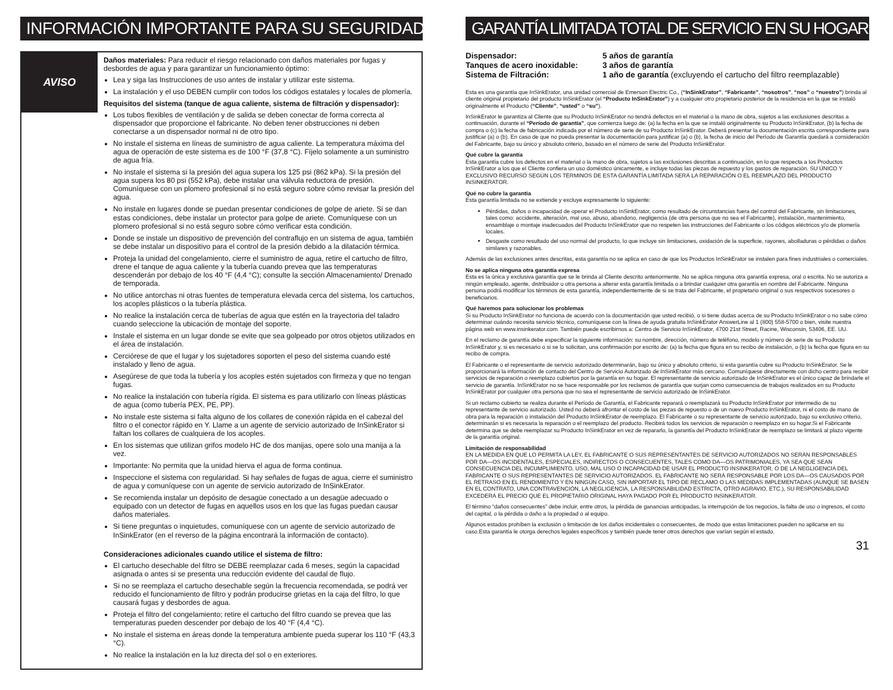INFORMACIÓN IMPORTANTE PARA SU SEGURIDAD
AVISO
Daños materiales: Para reducir el riesgo relacionado con daños materiales por fugas y desbordes de agua y para garantizar un funcionamiento óptimo:
Lea y siga las Instrucciones de uso antes de instalar y utilizar este sistema.
La instalación y el uso DEBEN cumplir con todos los códigos estatales y locales de plomería.
Requisitos del sistema (tanque de agua caliente, sistema de filtración y dispensador):
Los tubos flexibles de ventilación y de salida se deben conectar de forma correcta al dispensador que proporcione el fabricante. No deben tener obstrucciones ni deben conectarse a un dispensador normal ni de otro tipo.
No instale el sistema en líneas de suministro de agua caliente. La temperatura máxima del agua de operación de este sistema es de 100 °F (37,8 °C). Fíjelo solamente a un suministro de agua fría.
No instale el sistema si la presión del agua supera los 125 psi (862 kPa). Si la presión del agua supera los 80 psi (552 kPa), debe instalar una válvula reductora de presión. Comuníquese con un plomero profesional si no está seguro sobre cómo revisar la presión del agua.
No instale en lugares donde se puedan presentar condiciones de golpe de ariete. Si se dan estas condiciones, debe instalar un protector para golpe de ariete. Comuníquese con un plomero profesional si no está seguro sobre cómo verificar esta condición.
Donde se instale un dispositivo de prevención del contraflujo en un sistema de agua, también se debe instalar un dispositivo para el control de la presión debido a la dilatación térmica.
Proteja la unidad del congelamiento, cierre el suministro de agua, retire el cartucho de filtro, drene el tanque de agua caliente y la tubería cuando prevea que las temperaturas descenderán por debajo de los 40 °F (4,4 °C); consulte la sección Almacenamiento/ Drenado de temporada.
No utilice antorchas ni otras fuentes de temperatura elevada cerca del sistema, los cartuchos, los acoples plásticos o la tubería plástica.
No realice la instalación cerca de tuberías de agua que estén en la trayectoria del taladro cuando seleccione la ubicación de montaje del soporte.
Instale el sistema en un lugar donde se evite que sea golpeado por otros objetos utilizados en el área de instalación.
Cerciórese de que el lugar y los sujetadores soporten el peso del sistema cuando esté instalado y lleno de agua.
Asegúrese de que toda la tubería y los acoples estén sujetados con firmeza y que no tengan fugas.
No realice la instalación con tubería rígida. El sistema es para utilizarlo con líneas plásticas de agua (como tubería PEX, PE, PP).
No instale este sistema si falta alguno de los collares de conexión rápida en el cabezal del filtro o el conector rápido en Y. Llame a un agente de servicio autorizado de InSinkErator si faltan los collares de cualquiera de los acoples.
En los sistemas que utilizan grifos modelo HC de dos manijas, opere solo una manija a la vez.
Importante: No permita que la unidad hierva el agua de forma continua.
Inspeccione el sistema con regularidad. Si hay señales de fugas de agua, cierre el suministro de agua y comuníquese con un agente de servicio autorizado de InSinkErator.
Se recomienda instalar un depósito de desagüe conectado a un desagüe adecuado o equipado con un detector de fugas en aquellos usos en los que las fugas puedan causar daños materiales.
Si tiene preguntas o inquietudes, comuníquese con un agente de servicio autorizado de InSinkErator (en el reverso de la página encontrará la información de contacto).
Consideraciones adicionales cuando utilice el sistema de filtro:
El cartucho desechable del filtro se DEBE reemplazar cada 6 meses, según la capacidad asignada o antes si se presenta una reducción evidente del caudal de flujo.
Si no se reemplaza el cartucho desechable según la frecuencia recomendada, se podrá ver reducido el funcionamiento de filtro y podrán producirse grietas en la caja del filtro, lo que causará fugas y desbordes de agua.
Proteja el filtro del congelamiento; retire el cartucho del filtro cuando se prevea que las temperaturas pueden descender por debajo de los 40 °F (4,4 °C).
No instale el sistema en áreas donde la temperatura ambiente pueda superar los 110 °F (43,3 °C).
No realice la instalación en la luz directa del sol o en exteriores.
GARANTÍA LIMITADA TOTAL DE SERVICIO EN SU HOGAR
Dispensador:
5 años de garantía
Tanques de acero inoxidable:
3 años de garantía
Sistema de Filtración:
1 año de garantía (excluyendo el cartucho del filtro reemplazable)
Esta es una garantía que InSinkErator, una unidad comercial de Emerson Electric Co., (“InSinkErator”, “Fabricante”, “nosotros”, “nos” o “nuestro”) brinda al cliente original propietario del producto InSinkErator (el “Producto InSinkErator”) y a cualquier otro propietario posterior de la residencia en la que se instaló originalmente el Producto (“Cliente”, “usted” o “su”).
InSinkErator le garantiza al Cliente que su Producto InSinkErator no tendrá defectos en el material o la mano de obra, sujetos a las exclusiones descritas a continuación, durante el “Período de garantía”, que comienza luego de: (a) la fecha en la que se instaló originalmente su Producto InSinkErator, (b) la fecha de compra o (c) la fecha de fabricación indicada por el número de serie de su Producto InSinkErator. Deberá presentar la documentación escrita correspondiente para justificar (a) o (b). En caso de que no pueda presentar la documentación para justificar (a) o (b), la fecha de inicio del Período de Garantía quedará a consideración del Fabricante, bajo su único y absoluto criterio, basado en el número de serie del Producto InSinkErator.
Qué cubre la garantía
Esta garantía cubre los defectos en el material o la mano de obra, sujetos a las exclusiones descritas a continuación, en lo que respecta a los Productos InSinkErator a los que el Cliente confiera un uso doméstico únicamente, e incluye todas las piezas de repuesto y los gastos de reparación. SU ÚNICO Y EXCLUSIVO RECURSO SEGÚN LOS TÉRMINOS DE ESTA GARANTÍA LIMITADA SERÁ LA REPARACIÓN O EL REEMPLAZO DEL PRODUCTO INSINKERATOR.
Qué no cubre la garantía
Esta garantía limitada no se extiende y excluye expresamente lo siguiente:
Pérdidas, daños o incapacidad de operar el Producto InSinkErator, como resultado de circunstancias fuera del control del Fabricante, sin limitaciones, tales como: accidente, alteración, mal uso, abuso, abandono, negligencia (de otra persona que no sea el Fabricante), instalación, mantenimiento, ensamblaje o montaje inadecuados del Producto InSinkErator que no respeten las instrucciones del Fabricante o los códigos eléctricos y/o de plomería locales.
Desgaste como resultado del uso normal del producto, lo que incluye sin limitaciones, oxidación de la superficie, rayones, abolladuras o pérdidas o daños similares y razonables.
Además de las exclusiones antes descritas, esta garantía no se aplica en caso de que los Productos InSinkErator se instalen para fines industriales o comerciales.
No se aplica ninguna otra garantía expresa
Esta es la única y exclusiva garantía que se le brinda al Cliente descrito anteriormente. No se aplica ninguna otra garantía expresa, oral o escrita. No se autoriza a ningún empleado, agente, distribuidor u otra persona a alterar esta garantía limitada o a brindar cualquier otra garantía en nombre del Fabricante. Ninguna persona podrá modificar los términos de esta garantía, independientemente de si se trata del Fabricante, el propietario original o sus respectivos sucesores o beneficiarios.
Qué haremos para solucionar los problemas
Si su Producto InSinkErator no funciona de acuerdo con la documentación que usted recibió, o si tiene dudas acerca de su Producto InSinkErator o no sabe cómo determinar cuándo necesita servicio técnico, comuníquese con la línea de ayuda gratuita InSinkErator AnswerLine al 1 (800) 558-5700 o bien, visite nuestra página web en www.insinkerator.com. También puede escribirnos a: Centro de Servicio InSinkErator, 4700 21st Street, Racine, Wisconsin, 53406, EE. UU.
En el reclamo de garantía debe especificar la siguiente información: su nombre, dirección, número de teléfono, modelo y número de serie de su Producto InSinkErator y, si es necesario o si se lo solicitan, una confirmación por escrito de: (a) la fecha que figura en su recibo de instalación, o (b) la fecha que figura en su recibo de compra.
El Fabricante o el representante de servicio autorizado determinarán, bajo su único y absoluto criterio, si esta garantía cubre su Producto InSinkErator. Se le proporcionará la información de contacto del Centro de Servicio Autorizado de InSinkErator más cercano. Comuníquese directamente con dicho centro para recibir servicios de reparación o reemplazo cubiertos por la garantía en su hogar. El representante de servicio autorizado de InSinkErator es el único capaz de brindarle el servicio de garantía. InSinkErator no se hace responsable por los reclamos de garantía que surjan como consecuencia de trabajos realizados en su Producto InSinkErator por cualquier otra persona que no sea el representante de servicio autorizado de InSinkErator.
Si un reclamo cubierto se realiza durante el Período de Garantía, el Fabricante reparará o reemplazará su Producto InSinkErator por intermedio de su representante de servicio autorizado. Usted no deberá afrontar el costo de las piezas de repuesto o de un nuevo Producto InSinkErator, ni el costo de mano de obra para la reparación o instalación del Producto InSinkErator de reemplazo. El Fabricante o su representante de servicio autorizado, bajo su exclusivo criterio, determinarán si es necesaria la reparación o el reemplazo del producto. Recibirá todos los servicios de reparación o reemplazo en su hogar.Si el Fabricante determina que se debe reemplazar su Producto InSinkErator en vez de repararlo, la garantía del Producto InSinkErator de reemplazo se limitará al plazo vigente de la garantía original.
Limitación de responsabilidad
EN LA MEDIDA EN QUE LO PERMITA LA LEY, EL FABRICANTE O SUS REPRESENTANTES DE SERVICIO AUTORIZADOS NO SERÁN RESPONSABLES POR DA—OS INCIDENTALES, ESPECIALES, INDIRECTOS O CONSECUENTES, TALES COMO DA—OS PATRIMONIALES, YA SEA QUE SEAN CONSECUENCIA DEL INCUMPLIMIENTO, USO, MAL USO O INCAPACIDAD DE USAR EL PRODUCTO INSINKERATOR, O DE LA NEGLIGENCIA DEL FABRICANTE O SUS REPRESENTANTES DE SERVICIO AUTORIZADOS. EL FABRICANTE NO SERÁ RESPONSABLE POR LOS DA—OS CAUSADOS POR EL RETRASO EN EL RENDIMIENTO Y EN NINGÚN CASO, SIN IMPORTAR EL TIPO DE RECLAMO O LAS MEDIDAS IMPLEMENTADAS (AUNQUE SE BASEN EN EL CONTRATO, UNA CONTRAVENCIÓN, LA NEGLIGENCIA, LA RESPONSABILIDAD ESTRICTA, OTRO AGRAVIO, ETC.), SU RESPONSABILIDAD EXCEDERÁ EL PRECIO QUE EL PROPIETARIO ORIGINAL HAYA PAGADO POR EL PRODUCTO INSINKERATOR.
El término “daños consecuentes” debe incluir, entre otros, la pérdida de ganancias anticipadas, la interrupción de los negocios, la falta de uso o ingresos, el costo del capital, o la pérdida o daño a la propiedad o al equipo.
Algunos estados prohíben la exclusión o limitación de los daños incidentales o consecuentes, de modo que estas limitaciones pueden no aplicarse en su caso.Esta garantía le otorga derechos legales específicos y también puede tener otros derechos que varían según el estado.
31